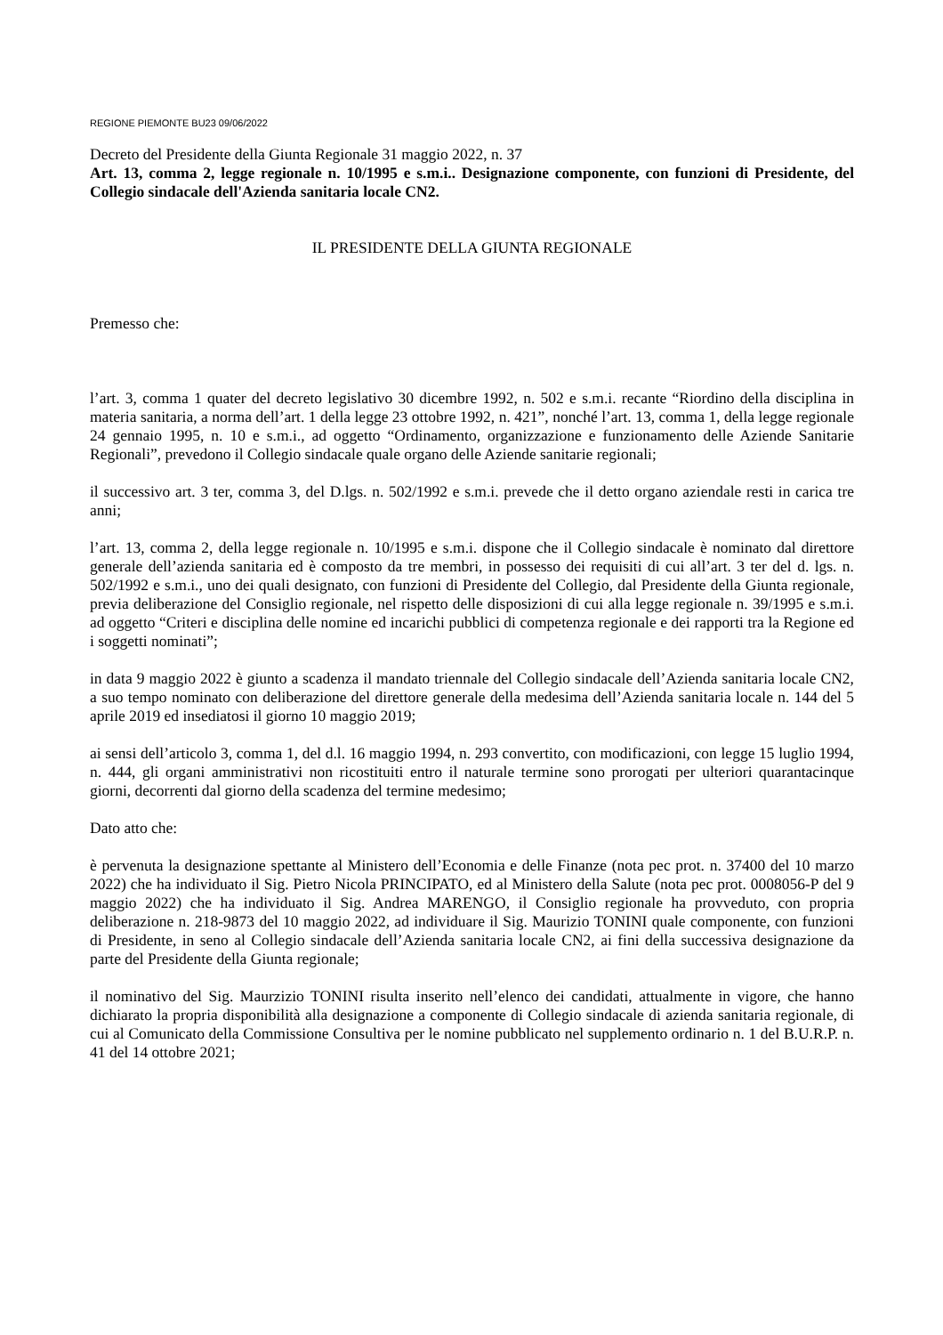REGIONE PIEMONTE BU23 09/06/2022
Decreto del Presidente della Giunta Regionale 31 maggio 2022, n. 37
Art. 13, comma 2, legge regionale n. 10/1995 e s.m.i.. Designazione componente, con funzioni di Presidente, del Collegio sindacale dell'Azienda sanitaria locale CN2.
IL PRESIDENTE DELLA GIUNTA REGIONALE
Premesso che:
l’art. 3, comma 1 quater del decreto legislativo 30 dicembre 1992, n. 502 e s.m.i. recante “Riordino della disciplina in materia sanitaria, a norma dell’art. 1 della legge 23 ottobre 1992, n. 421”, nonché l’art. 13, comma 1, della legge regionale 24 gennaio 1995, n. 10 e s.m.i., ad oggetto “Ordinamento, organizzazione e funzionamento delle Aziende Sanitarie Regionali”, prevedono il Collegio sindacale quale organo delle Aziende sanitarie regionali;
il successivo art. 3 ter, comma 3, del D.lgs. n. 502/1992 e s.m.i. prevede che il detto organo aziendale resti in carica tre anni;
l’art. 13, comma 2, della legge regionale n. 10/1995 e s.m.i. dispone che il Collegio sindacale è nominato dal direttore generale dell’azienda sanitaria ed è composto da tre membri, in possesso dei requisiti di cui all’art. 3 ter del d. lgs. n. 502/1992 e s.m.i., uno dei quali designato, con funzioni di Presidente del Collegio, dal Presidente della Giunta regionale, previa deliberazione del Consiglio regionale, nel rispetto delle disposizioni di cui alla legge regionale n. 39/1995 e s.m.i. ad oggetto “Criteri e disciplina delle nomine ed incarichi pubblici di competenza regionale e dei rapporti tra la Regione ed i soggetti nominati”;
in data 9 maggio 2022 è giunto a scadenza il mandato triennale del Collegio sindacale dell’Azienda sanitaria locale CN2, a suo tempo nominato con deliberazione del direttore generale della medesima dell’Azienda sanitaria locale n. 144 del 5 aprile 2019 ed insediatosi il giorno 10 maggio 2019;
ai sensi dell’articolo 3, comma 1, del d.l. 16 maggio 1994, n. 293 convertito, con modificazioni, con legge 15 luglio 1994, n. 444, gli organi amministrativi non ricostituiti entro il naturale termine sono prorogati per ulteriori quarantacinque giorni, decorrenti dal giorno della scadenza del termine medesimo;
Dato atto che:
è pervenuta la designazione spettante al Ministero dell’Economia e delle Finanze (nota pec prot. n. 37400 del 10 marzo 2022) che ha individuato il Sig. Pietro Nicola PRINCIPATO, ed al Ministero della Salute (nota pec prot. 0008056-P del 9 maggio 2022) che ha individuato il Sig. Andrea MARENGO, il Consiglio regionale ha provveduto, con propria deliberazione n. 218-9873 del 10 maggio 2022, ad individuare il Sig. Maurizio TONINI quale componente, con funzioni di Presidente, in seno al Collegio sindacale dell’Azienda sanitaria locale CN2, ai fini della successiva designazione da parte del Presidente della Giunta regionale;
il nominativo del Sig. Maurzizio TONINI risulta inserito nell’elenco dei candidati, attualmente in vigore, che hanno dichiarato la propria disponibilità alla designazione a componente di Collegio sindacale di azienda sanitaria regionale, di cui al Comunicato della Commissione Consultiva per le nomine pubblicato nel supplemento ordinario n. 1 del B.U.R.P. n. 41 del 14 ottobre 2021;